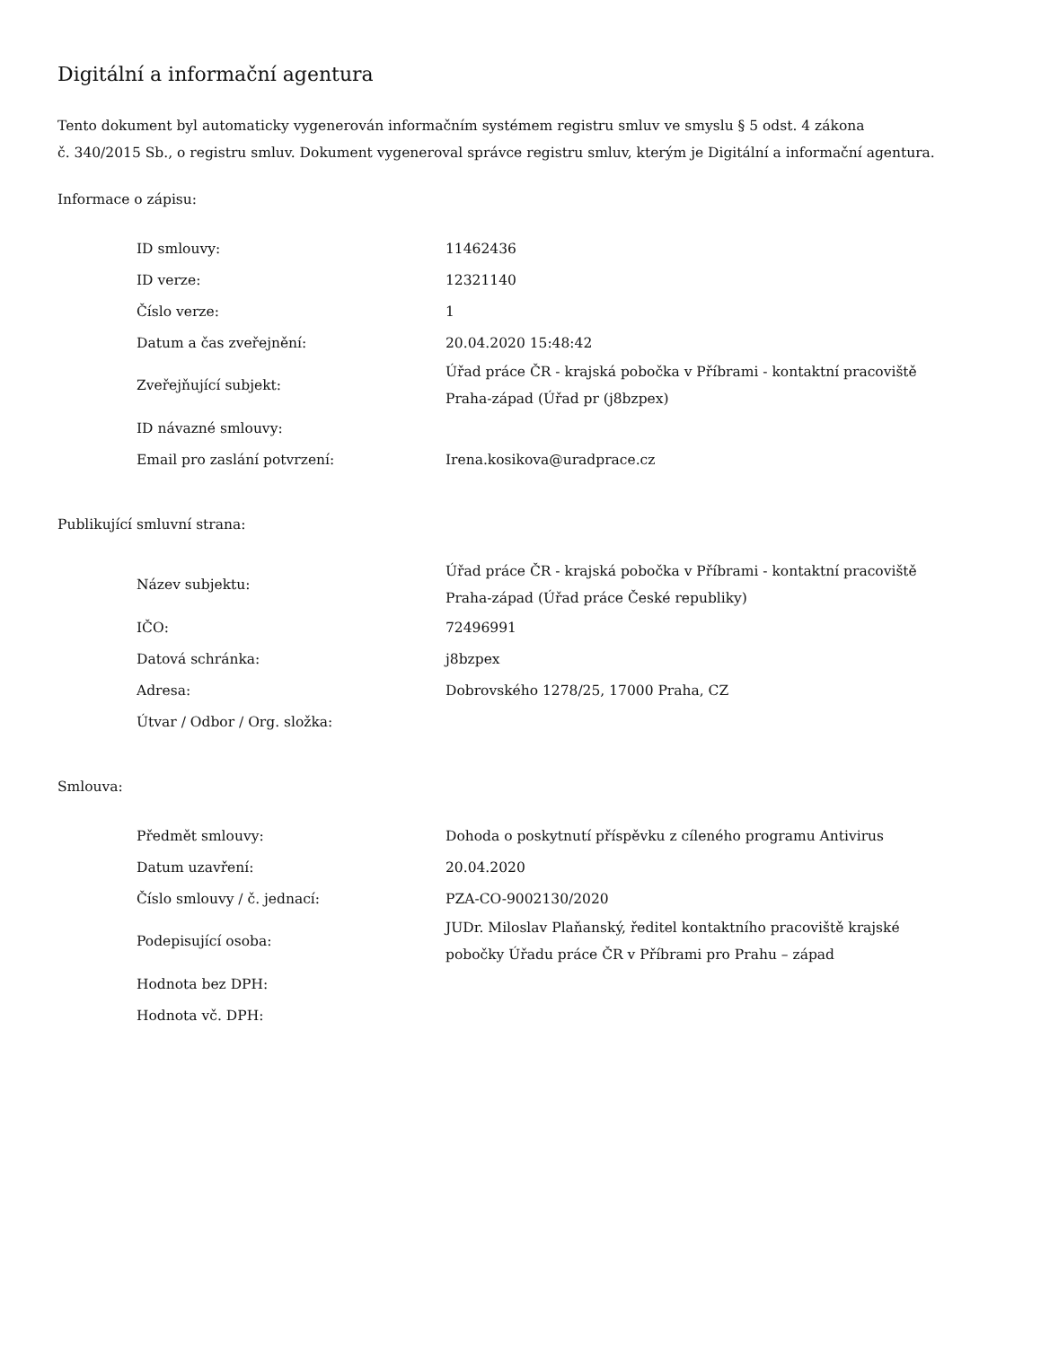Digitální a informační agentura
Tento dokument byl automaticky vygenerován informačním systémem registru smluv ve smyslu § 5 odst. 4 zákona
č. 340/2015 Sb., o registru smluv. Dokument vygeneroval správce registru smluv, kterým je Digitální a informační agentura.
Informace o zápisu:
| ID smlouvy: | 11462436 |
| ID verze: | 12321140 |
| Číslo verze: | 1 |
| Datum a čas zveřejnění: | 20.04.2020 15:48:42 |
| Zveřejňující subjekt: | Úřad práce ČR - krajská pobočka v Příbrami - kontaktní pracoviště Praha-západ (Úřad pr (j8bzpex) |
| ID návazné smlouvy: | |
| Email pro zaslání potvrzení: | Irena.kosikova@uradprace.cz |
Publikující smluvní strana:
| Název subjektu: | Úřad práce ČR - krajská pobočka v Příbrami - kontaktní pracoviště Praha-západ (Úřad práce České republiky) |
| IČO: | 72496991 |
| Datová schránka: | j8bzpex |
| Adresa: | Dobrovského 1278/25, 17000 Praha, CZ |
| Útvar / Odbor / Org. složka: | |
Smlouva:
| Předmět smlouvy: | Dohoda o poskytnutí příspěvku z cíleného programu Antivirus |
| Datum uzavření: | 20.04.2020 |
| Číslo smlouvy / č. jednací: | PZA-CO-9002130/2020 |
| Podepisující osoba: | JUDr. Miloslav Plaňanský, ředitel kontaktního pracoviště krajské pobočky Úřadu práce ČR v Příbrami pro Prahu – západ |
| Hodnota bez DPH: | |
| Hodnota vč. DPH: | |